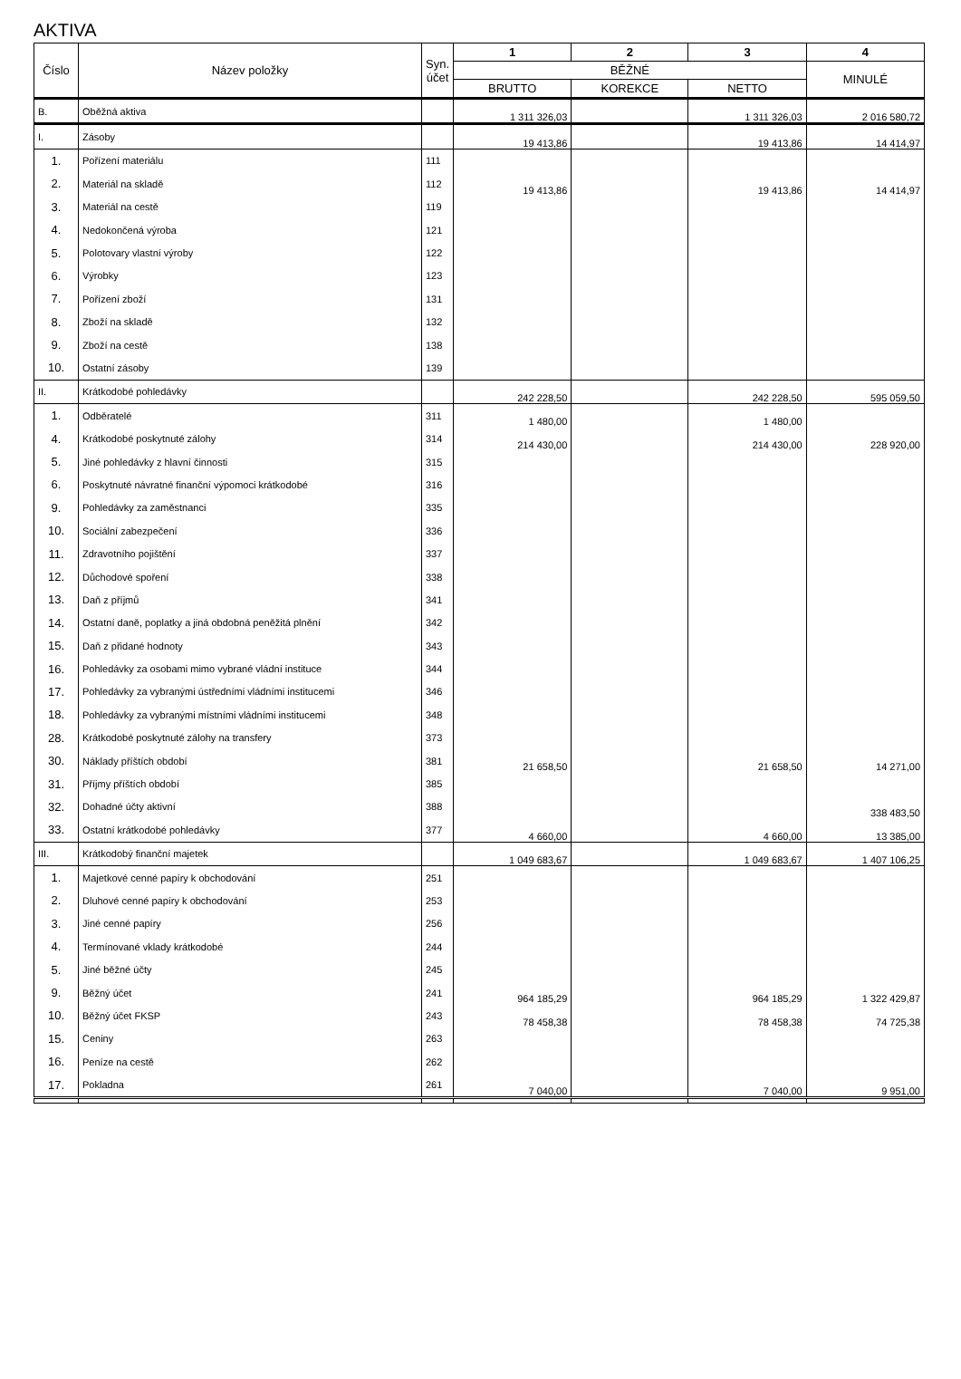AKTIVA
| Číslo | Název položky | Syn. účet | 1 | 2 | 3 | 4 |
| --- | --- | --- | --- | --- | --- | --- |
| | | | BĚŽNÉ | | | MINULÉ |
| | | | BRUTTO | KOREKCE | NETTO | |
| B. | Oběžná aktiva | | 1 311 326,03 | | 1 311 326,03 | 2 016 580,72 |
| I. | Zásoby | | 19 413,86 | | 19 413,86 | 14 414,97 |
| 1. | Pořízení materiálu | 111 | | | | |
| 2. | Materiál na skladě | 112 | 19 413,86 | | 19 413,86 | 14 414,97 |
| 3. | Materiál na cestě | 119 | | | | |
| 4. | Nedokončená výroba | 121 | | | | |
| 5. | Polotovary vlastní výroby | 122 | | | | |
| 6. | Výrobky | 123 | | | | |
| 7. | Pořízení zboží | 131 | | | | |
| 8. | Zboží na skladě | 132 | | | | |
| 9. | Zboží na cestě | 138 | | | | |
| 10. | Ostatní zásoby | 139 | | | | |
| II. | Krátkodobé pohledávky | | 242 228,50 | | 242 228,50 | 595 059,50 |
| 1. | Odběratelé | 311 | 1 480,00 | | 1 480,00 | |
| 4. | Krátkodobé poskytnuté zálohy | 314 | 214 430,00 | | 214 430,00 | 228 920,00 |
| 5. | Jiné pohledávky z hlavní činnosti | 315 | | | | |
| 6. | Poskytnuté návratné finanční výpomoci krátkodobé | 316 | | | | |
| 9. | Pohledávky za zaměstnanci | 335 | | | | |
| 10. | Sociální zabezpečení | 336 | | | | |
| 11. | Zdravotního pojištění | 337 | | | | |
| 12. | Důchodové spoření | 338 | | | | |
| 13. | Daň z příjmů | 341 | | | | |
| 14. | Ostatní daně, poplatky a jiná obdobná peněžitá plnění | 342 | | | | |
| 15. | Daň z přidané hodnoty | 343 | | | | |
| 16. | Pohledávky za osobami mimo vybrané vládní instituce | 344 | | | | |
| 17. | Pohledávky za vybranými ústředními vládními institucemi | 346 | | | | |
| 18. | Pohledávky za vybranými místními vládními institucemi | 348 | | | | |
| 28. | Krátkodobé poskytnuté zálohy na transfery | 373 | | | | |
| 30. | Náklady příštích období | 381 | 21 658,50 | | 21 658,50 | 14 271,00 |
| 31. | Příjmy příštích období | 385 | | | | |
| 32. | Dohadné účty aktivní | 388 | | | | 338 483,50 |
| 33. | Ostatní krátkodobé pohledávky | 377 | 4 660,00 | | 4 660,00 | 13 385,00 |
| III. | Krátkodobý finanční majetek | | 1 049 683,67 | | 1 049 683,67 | 1 407 106,25 |
| 1. | Majetkové cenné papíry k obchodování | 251 | | | | |
| 2. | Dluhové cenné papíry k obchodování | 253 | | | | |
| 3. | Jiné cenné papíry | 256 | | | | |
| 4. | Termínované vklady krátkodobé | 244 | | | | |
| 5. | Jiné běžné účty | 245 | | | | |
| 9. | Běžný účet | 241 | 964 185,29 | | 964 185,29 | 1 322 429,87 |
| 10. | Běžný účet FKSP | 243 | 78 458,38 | | 78 458,38 | 74 725,38 |
| 15. | Ceniny | 263 | | | | |
| 16. | Peníze na cestě | 262 | | | | |
| 17. | Pokladna | 261 | 7 040,00 | | 7 040,00 | 9 951,00 |